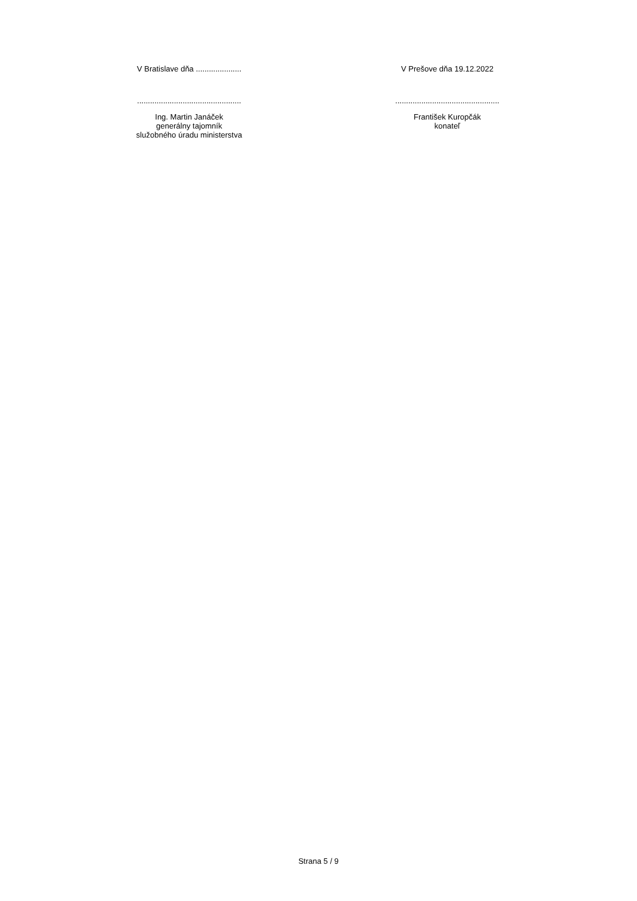V Bratislave dňa .....................
................................................
Ing. Martin Janáček
generálny tajomník
služobného úradu ministerstva
V Prešove dňa 19.12.2022
................................................
František Kuropčák
konateľ
Strana 5 / 9